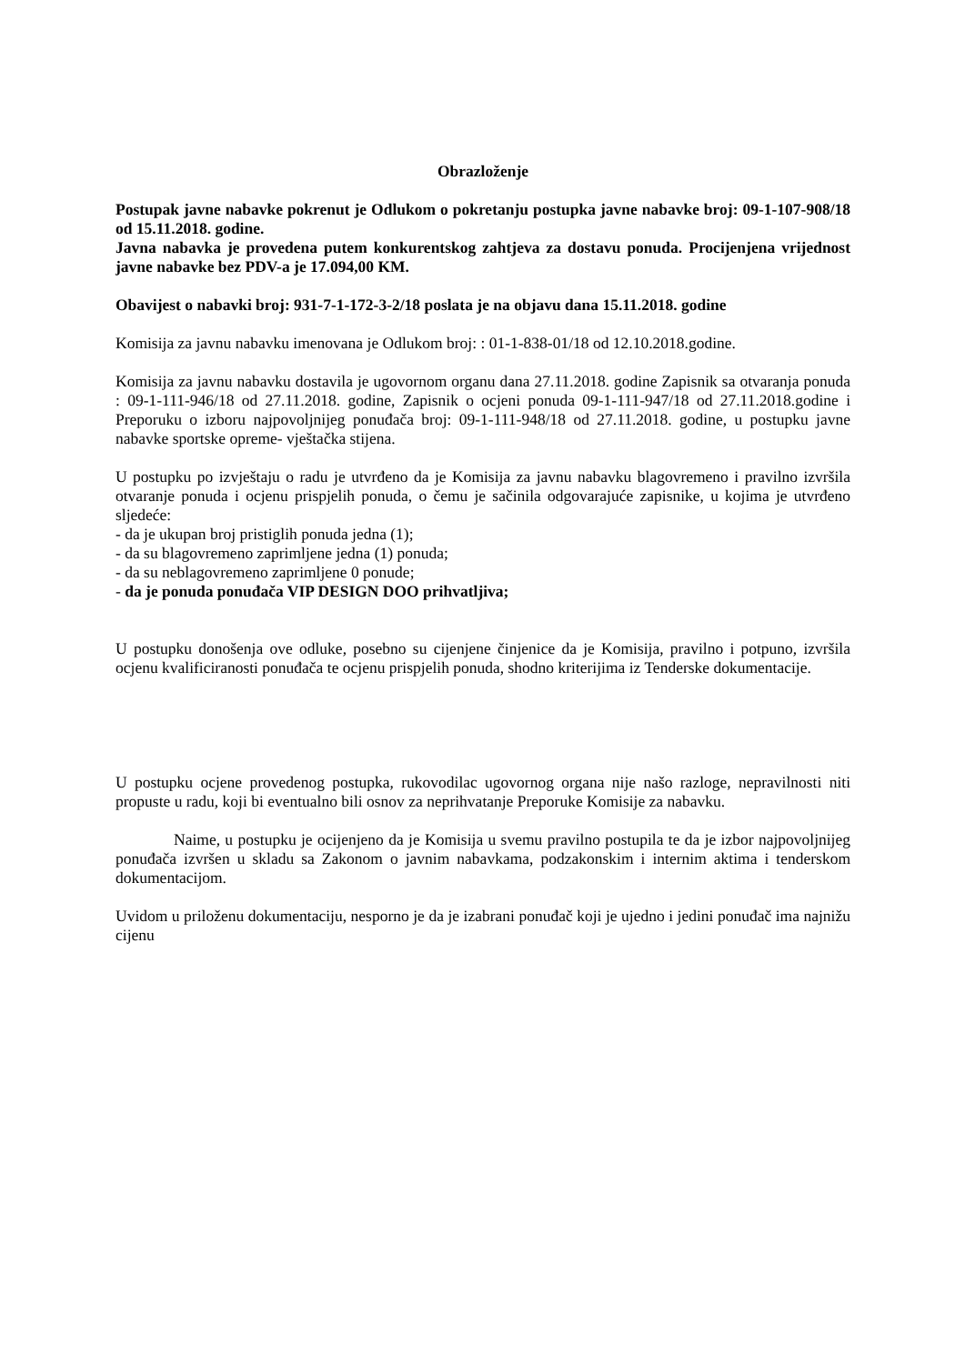Obrazloženje
Postupak javne nabavke pokrenut je Odlukom o pokretanju postupka javne nabavke broj: 09-1-107-908/18 od 15.11.2018. godine.
Javna nabavka je provedena putem konkurentskog zahtjeva za dostavu ponuda. Procijenjena vrijednost javne nabavke bez PDV-a je 17.094,00 KM.
Obavijest o nabavki broj: 931-7-1-172-3-2/18 poslata je na objavu dana 15.11.2018. godine
Komisija za javnu nabavku imenovana je Odlukom broj: : 01-1-838-01/18 od 12.10.2018.godine.
Komisija za javnu nabavku dostavila je ugovornom organu dana 27.11.2018. godine Zapisnik sa otvaranja ponuda : 09-1-111-946/18 od 27.11.2018. godine, Zapisnik o ocjeni ponuda 09-1-111-947/18 od 27.11.2018.godine i Preporuku o izboru najpovoljnijeg ponuđača broj: 09-1-111-948/18 od 27.11.2018. godine, u postupku javne nabavke sportske opreme- vještačka stijena.
U postupku po izvještaju o radu je utvrđeno da je Komisija za javnu nabavku blagovremeno i pravilno izvršila otvaranje ponuda i ocjenu prispjelih ponuda, o čemu je sačinila odgovarajuće zapisnike, u kojima je utvrđeno sljedeće:
- da je ukupan broj pristiglih ponuda jedna (1);
- da su blagovremeno zaprimljene jedna (1) ponuda;
- da su neblagovremeno zaprimljene 0 ponude;
- da je ponuda ponuđača VIP DESIGN DOO prihvatljiva;
U postupku donošenja ove odluke, posebno su cijenjene činjenice da je Komisija, pravilno i potpuno, izvršila ocjenu kvalificiranosti ponuđača te ocjenu prispjelih ponuda, shodno kriterijima iz Tenderske dokumentacije.
U postupku ocjene provedenog postupka, rukovodilac ugovornog organa nije našo razloge, nepravilnosti niti propuste u radu, koji bi eventualno bili osnov za neprihvatanje Preporuke Komisije za nabavku.
Naime, u postupku je ocijenjeno da je Komisija u svemu pravilno postupila te da je izbor najpovoljnijeg ponuđača izvršen u skladu sa Zakonom o javnim nabavkama, podzakonskim i internim aktima i tenderskom dokumentacijom.
Uvidom u priloženu dokumentaciju, nesporno je da je izabrani ponuđač koji je ujedno i jedini ponuđač ima najnižu cijenu